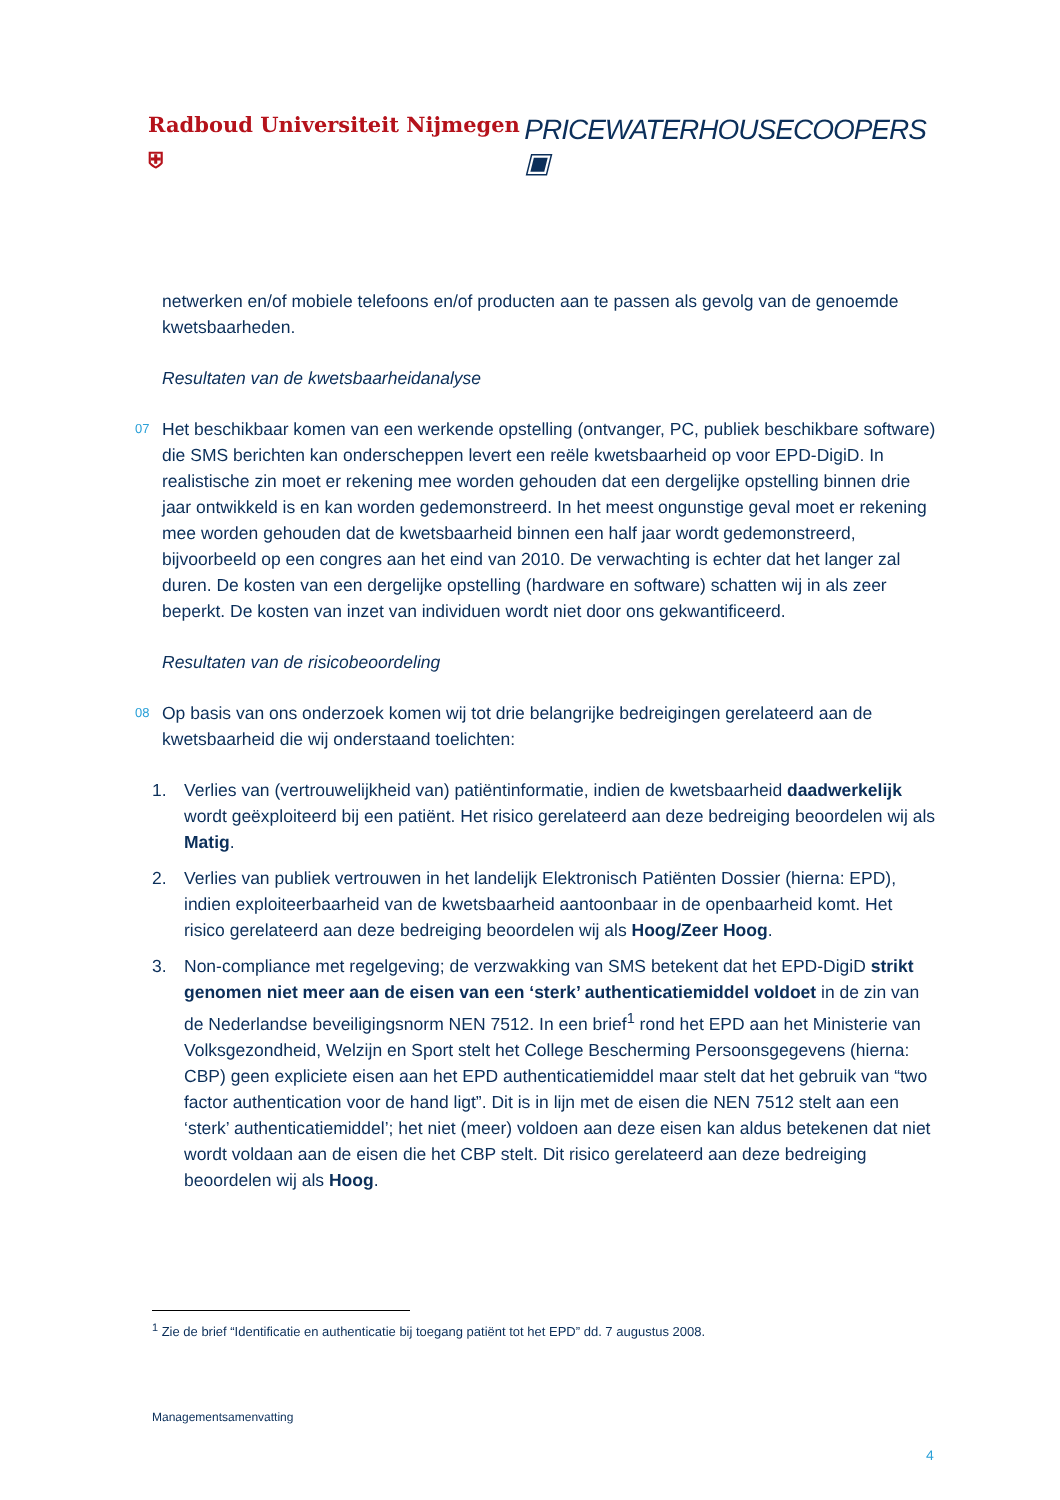Radboud Universiteit Nijmegen ⛨ PRICEWATERHOUSECOOPERS ▣
netwerken en/of mobiele telefoons en/of producten aan te passen als gevolg van de genoemde kwetsbaarheden.
Resultaten van de kwetsbaarheidanalyse
07 Het beschikbaar komen van een werkende opstelling (ontvanger, PC, publiek beschikbare software) die SMS berichten kan onderscheppen levert een reële kwetsbaarheid op voor EPD-DigiD. In realistische zin moet er rekening mee worden gehouden dat een dergelijke opstelling binnen drie jaar ontwikkeld is en kan worden gedemonstreerd. In het meest ongunstige geval moet er rekening mee worden gehouden dat de kwetsbaarheid binnen een half jaar wordt gedemonstreerd, bijvoorbeeld op een congres aan het eind van 2010. De verwachting is echter dat het langer zal duren. De kosten van een dergelijke opstelling (hardware en software) schatten wij in als zeer beperkt. De kosten van inzet van individuen wordt niet door ons gekwantificeerd.
Resultaten van de risicobeoordeling
08 Op basis van ons onderzoek komen wij tot drie belangrijke bedreigingen gerelateerd aan de kwetsbaarheid die wij onderstaand toelichten:
1. Verlies van (vertrouwelijkheid van) patiëntinformatie, indien de kwetsbaarheid daadwerkelijk wordt geëxploiteerd bij een patiënt. Het risico gerelateerd aan deze bedreiging beoordelen wij als Matig.
2. Verlies van publiek vertrouwen in het landelijk Elektronisch Patiënten Dossier (hierna: EPD), indien exploiteerbaarheid van de kwetsbaarheid aantoonbaar in de openbaarheid komt. Het risico gerelateerd aan deze bedreiging beoordelen wij als Hoog/Zeer Hoog.
3. Non-compliance met regelgeving; de verzwakking van SMS betekent dat het EPD-DigiD strikt genomen niet meer aan de eisen van een ‘sterk’ authenticatiemiddel voldoet in de zin van de Nederlandse beveiligingsnorm NEN 7512. In een brief<sup>1</sup> rond het EPD aan het Ministerie van Volksgezondheid, Welzijn en Sport stelt het College Bescherming Persoonsgegevens (hierna: CBP) geen expliciete eisen aan het EPD authenticatiemiddel maar stelt dat het gebruik van “two factor authentication voor de hand ligt”. Dit is in lijn met de eisen die NEN 7512 stelt aan een ‘sterk’ authenticatiemiddel’; het niet (meer) voldoen aan deze eisen kan aldus betekenen dat niet wordt voldaan aan de eisen die het CBP stelt. Dit risico gerelateerd aan deze bedreiging beoordelen wij als Hoog.
<sup>1</sup> Zie de brief “Identificatie en authenticatie bij toegang patiënt tot het EPD” dd. 7 augustus 2008.
Managementsamenvatting
4